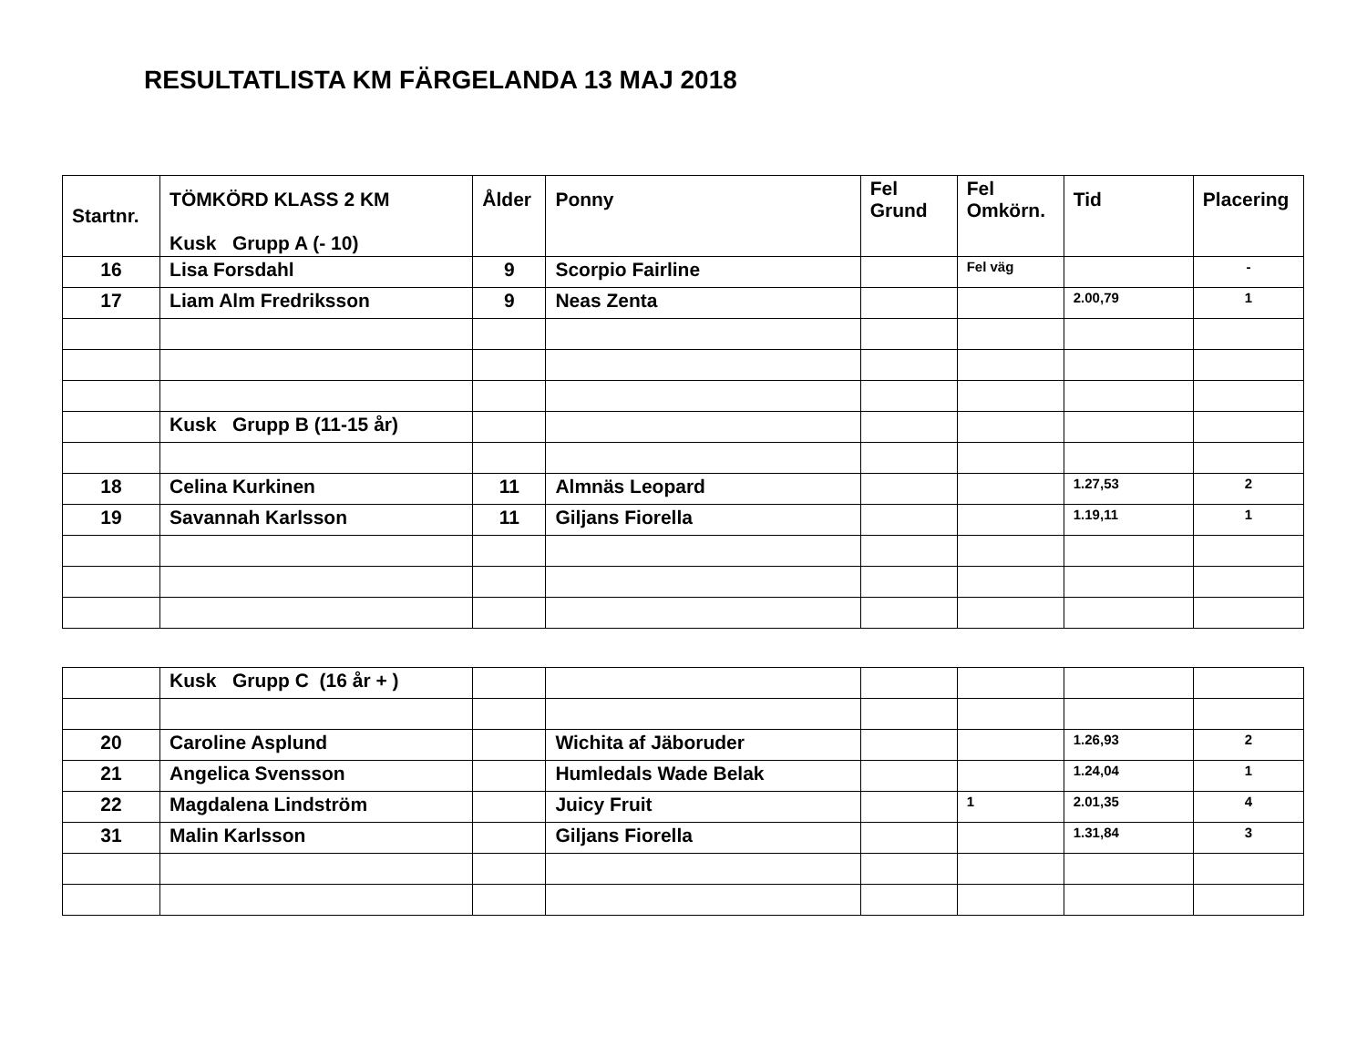RESULTATLISTA KM FÄRGELANDA 13 MAJ 2018
| Startnr. | TÖMKÖRD KLASS 2 KM Kusk Grupp A (- 10) | Ålder | Ponny | Fel Grund | Fel Omkörn. | Tid | Placering |
| --- | --- | --- | --- | --- | --- | --- | --- |
| 16 | Lisa Forsdahl | 9 | Scorpio Fairline | | Fel väg | | - |
| 17 | Liam Alm Fredriksson | 9 | Neas Zenta | | | 2.00,79 | 1 |
| | Kusk Grupp B (11-15 år) | | | | | | |
| 18 | Celina Kurkinen | 11 | Almnäs Leopard | | | 1.27,53 | 2 |
| 19 | Savannah Karlsson | 11 | Giljans Fiorella | | | 1.19,11 | 1 |
| | Kusk Grupp C (16 år + ) | | | | | | |
| 20 | Caroline Asplund | | Wichita af Jäboruder | | | 1.26,93 | 2 |
| 21 | Angelica Svensson | | Humledals Wade Belak | | | 1.24,04 | 1 |
| 22 | Magdalena Lindström | | Juicy Fruit | | 1 | 2.01,35 | 4 |
| 31 | Malin Karlsson | | Giljans Fiorella | | | 1.31,84 | 3 |